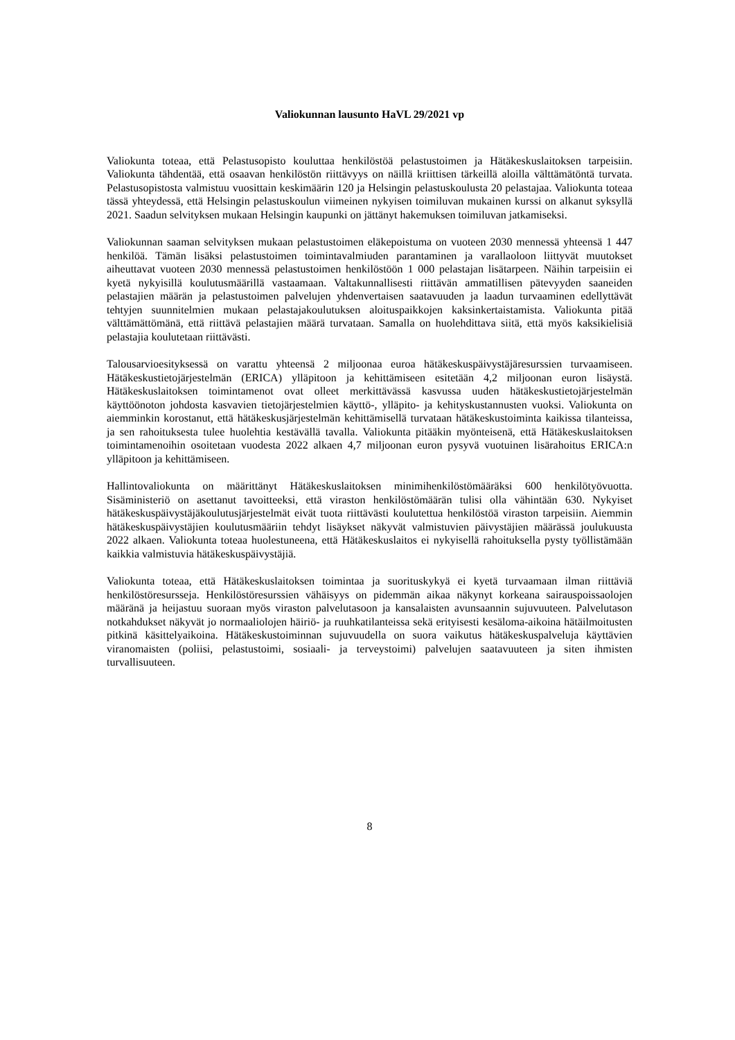Valiokunnan lausunto HaVL 29/2021 vp
Valiokunta toteaa, että Pelastusopisto kouluttaa henkilöstöä pelastustoimen ja Hätäkeskuslaitoksen tarpeisiin. Valiokunta tähdentää, että osaavan henkilöstön riittävyys on näillä kriittisen tärkeillä aloilla välttämätöntä turvata. Pelastusopistosta valmistuu vuosittain keskimäärin 120 ja Helsingin pelastuskoulusta 20 pelastajaa. Valiokunta toteaa tässä yhteydessä, että Helsingin pelastuskoulun viimeinen nykyisen toimiluvan mukainen kurssi on alkanut syksyllä 2021. Saadun selvityksen mukaan Helsingin kaupunki on jättänyt hakemuksen toimiluvan jatkamiseksi.
Valiokunnan saaman selvityksen mukaan pelastustoimen eläkepoistuma on vuoteen 2030 mennessä yhteensä 1 447 henkilöä. Tämän lisäksi pelastustoimen toimintavalmiuden parantaminen ja varallaoloon liittyvät muutokset aiheuttavat vuoteen 2030 mennessä pelastustoimen henkilöstöön 1 000 pelastajan lisätarpeen. Näihin tarpeisiin ei kyetä nykyisillä koulutusmäärillä vastaamaan. Valtakunnallisesti riittävän ammatillisen pätevyyden saaneiden pelastajien määrän ja pelastustoimen palvelujen yhdenvertaisen saatavuuden ja laadun turvaaminen edellyttävät tehtyjen suunnitelmien mukaan pelastajakoulutuksen aloituspaikkojen kaksinkertaistamista. Valiokunta pitää välttämättömänä, että riittävä pelastajien määrä turvataan. Samalla on huolehdittava siitä, että myös kaksikielisiä pelastajia koulutetaan riittävästi.
Talousarvioesityksessä on varattu yhteensä 2 miljoonaa euroa hätäkeskuspäivystäjäresurssien turvaamiseen. Hätäkeskustietojärjestelmän (ERICA) ylläpitoon ja kehittämiseen esitetään 4,2 miljoonan euron lisäystä. Hätäkeskuslaitoksen toimintamenot ovat olleet merkittävässä kasvussa uuden hätäkeskustietojärjestelmän käyttöönoton johdosta kasvavien tietojärjestelmien käyttö-, ylläpito- ja kehityskustannusten vuoksi. Valiokunta on aiemminkin korostanut, että hätäkeskusjärjestelmän kehittämisellä turvataan hätäkeskustoiminta kaikissa tilanteissa, ja sen rahoituksesta tulee huolehtia kestävällä tavalla. Valiokunta pitääkin myönteisenä, että Hätäkeskuslaitoksen toimintamenoihin osoitetaan vuodesta 2022 alkaen 4,7 miljoonan euron pysyvä vuotuinen lisärahoitus ERICA:n ylläpitoon ja kehittämiseen.
Hallintovaliokunta on määrittänyt Hätäkeskuslaitoksen minimihenkilöstömääräksi 600 henkilötyövuotta. Sisäministeriö on asettanut tavoitteeksi, että viraston henkilöstömäärän tulisi olla vähintään 630. Nykyiset hätäkeskuspäivystäjäkoulutusjärjestelmät eivät tuota riittävästi koulutettua henkilöstöä viraston tarpeisiin. Aiemmin hätäkeskuspäivystäjien koulutusmääriin tehdyt lisäykset näkyvät valmistuvien päivystäjien määrässä joulukuusta 2022 alkaen. Valiokunta toteaa huolestuneena, että Hätäkeskuslaitos ei nykyisellä rahoituksella pysty työllistämään kaikkia valmistuvia hätäkeskuspäivystäjiä.
Valiokunta toteaa, että Hätäkeskuslaitoksen toimintaa ja suorituskykyä ei kyetä turvaamaan ilman riittäviä henkilöstöresursseja. Henkilöstöresurssien vähäisyys on pidemmän aikaa näkynyt korkeana sairauspoissaolojen määränä ja heijastuu suoraan myös viraston palvelutasoon ja kansalaisten avunsaannin sujuvuuteen. Palvelutason notkahdukset näkyvät jo normaaliolojen häiriö- ja ruuhkatilanteissa sekä erityisesti kesäloma-aikoina hätäilmoitusten pitkinä käsittelyaikoina. Hätäkeskustoiminnan sujuvuudella on suora vaikutus hätäkeskuspalveluja käyttävien viranomaisten (poliisi, pelastustoimi, sosiaali- ja terveystoimi) palvelujen saatavuuteen ja siten ihmisten turvallisuuteen.
8